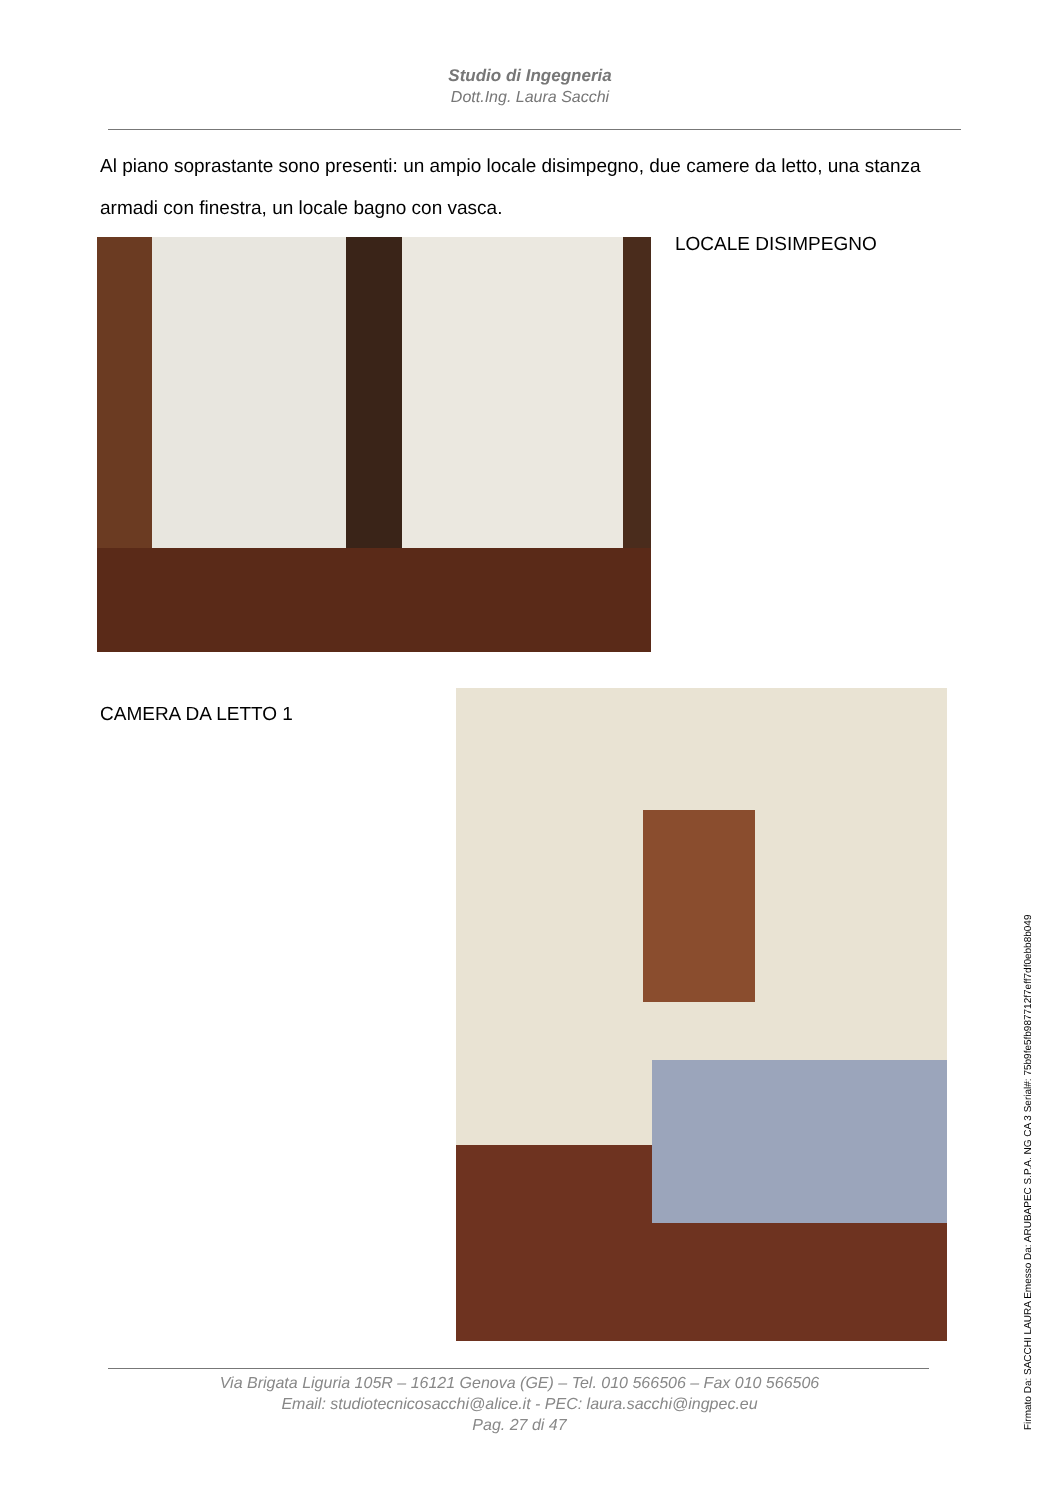Studio di Ingegneria
Dott.Ing. Laura Sacchi
Al piano soprastante sono presenti: un ampio locale disimpegno, due camere da letto, una stanza armadi con finestra, un locale bagno con vasca.
LOCALE DISIMPEGNO
CAMERA DA LETTO 1
Via Brigata Liguria 105R – 16121 Genova (GE) – Tel. 010 566506 – Fax 010 566506
Email: studiotecnicosacchi@alice.it - PEC: laura.sacchi@ingpec.eu
Pag. 27 di 47
Firmato Da: SACCHI LAURA Emesso Da: ARUBAPEC S.P.A. NG CA 3 Serial#: 75b9fe5fb987712f7eff7df0ebb8b049